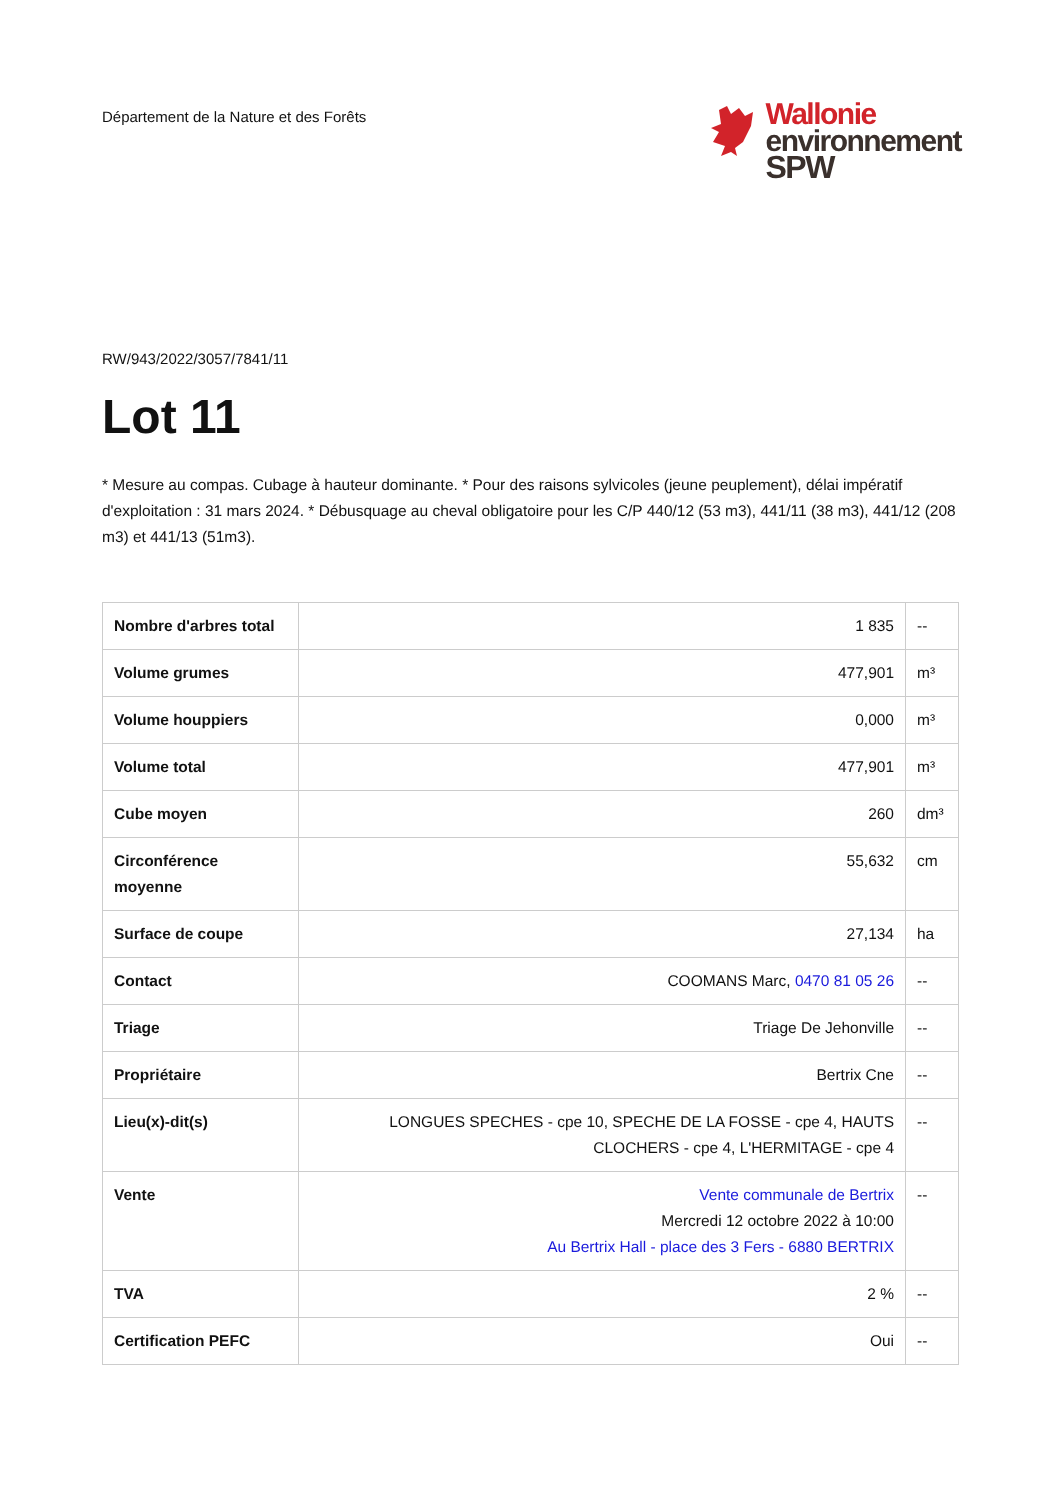Département de la Nature et des Forêts
Wallonie
environnement
SPW
RW/943/2022/3057/7841/11
Lot 11
* Mesure au compas. Cubage à hauteur dominante. * Pour des raisons sylvicoles (jeune peuplement), délai impératif d'exploitation : 31 mars 2024. * Débusquage au cheval obligatoire pour les C/P 440/12 (53 m3), 441/11 (38 m3), 441/12 (208 m3) et 441/13 (51m3).
| Nombre d'arbres total | 1 835 | -- |
| Volume grumes | 477,901 | m³ |
| Volume houppiers | 0,000 | m³ |
| Volume total | 477,901 | m³ |
| Cube moyen | 260 | dm³ |
| Circonférence moyenne | 55,632 | cm |
| Surface de coupe | 27,134 | ha |
| Contact | COOMANS Marc, 0470 81 05 26 | -- |
| Triage | Triage De Jehonville | -- |
| Propriétaire | Bertrix Cne | -- |
| Lieu(x)-dit(s) | LONGUES SPECHES - cpe 10, SPECHE DE LA FOSSE - cpe 4, HAUTS CLOCHERS - cpe 4, L'HERMITAGE - cpe 4 | -- |
| Vente | Vente communale de Bertrix Mercredi 12 octobre 2022 à 10:00 Au Bertrix Hall - place des 3 Fers - 6880 BERTRIX | -- |
| TVA | 2 % | -- |
| Certification PEFC | Oui | -- |